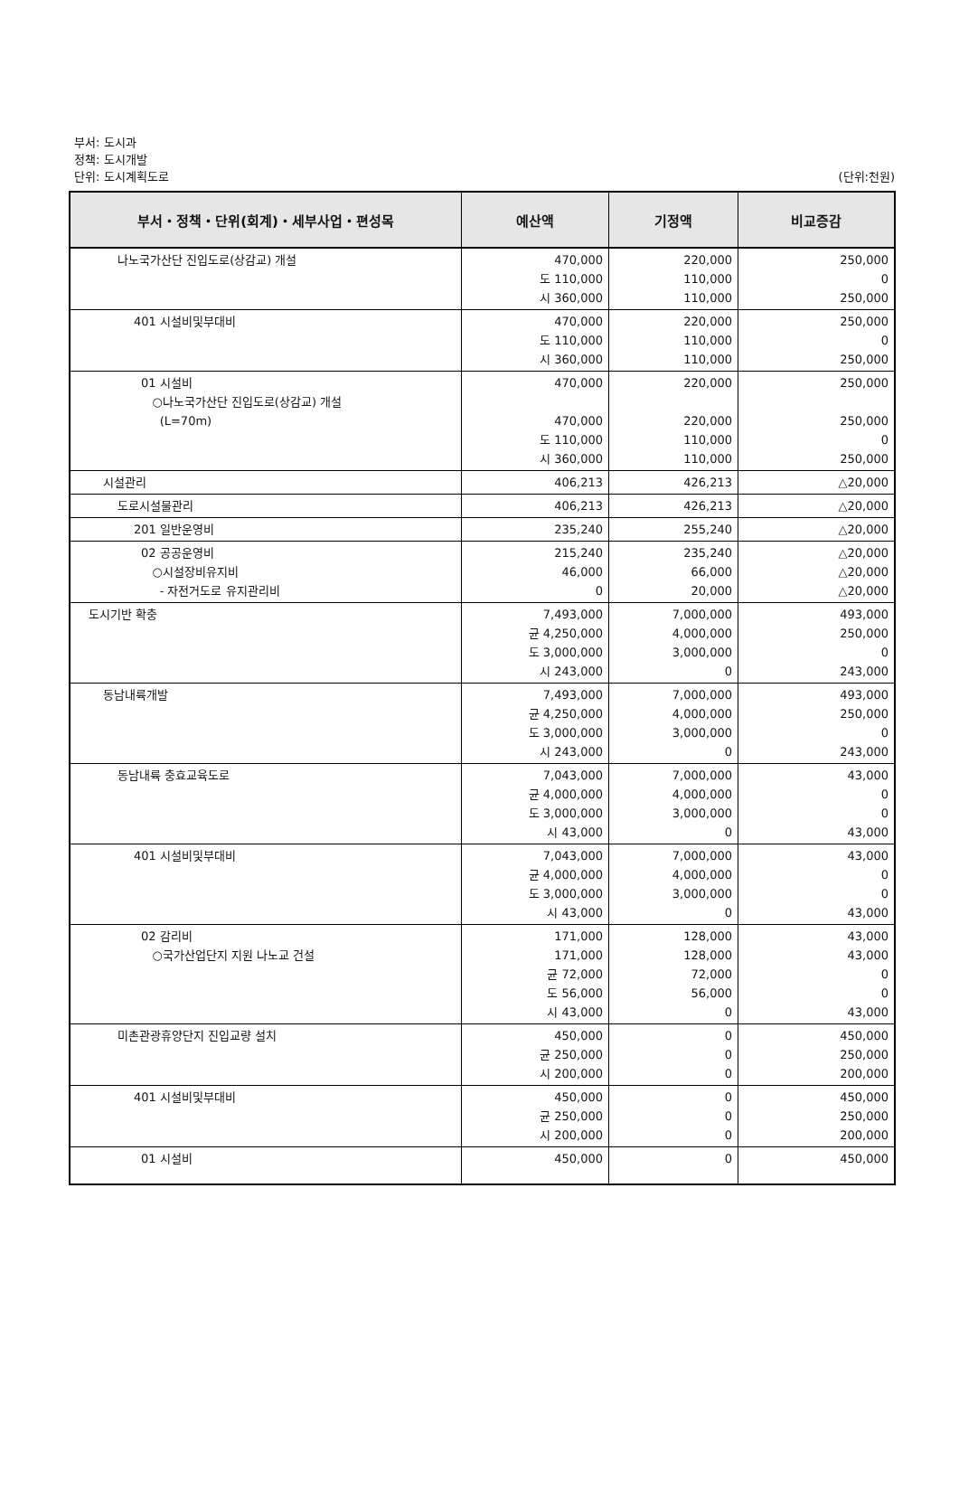부서: 도시과
정책: 도시개발
단위: 도시계획도로
(단위:천원)
| 부서・정책・단위(회계)・세부사업・편성목 | 예산액 | 기정액 | 비교증감 |
| --- | --- | --- | --- |
| 나노국가산단 진입도로(상감교) 개설 | 470,000 도 110,000 시 360,000 | 220,000 110,000 110,000 | 250,000 0 250,000 |
| 401 시설비및부대비 | 470,000 도 110,000 시 360,000 | 220,000 110,000 110,000 | 250,000 0 250,000 |
| 01 시설비 ○나노국가산단 진입도로(상감교) 개설 (L=70m) | 470,000 470,000 도 110,000 시 360,000 | 220,000 220,000 110,000 110,000 | 250,000 250,000 0 250,000 |
| 시설관리 | 406,213 | 426,213 | △20,000 |
| 도로시설물관리 | 406,213 | 426,213 | △20,000 |
| 201 일반운영비 | 235,240 | 255,240 | △20,000 |
| 02 공공운영비 ○시설장비유지비 - 자전거도로 유지관리비 | 215,240 46,000 0 | 235,240 66,000 20,000 | △20,000 △20,000 △20,000 |
| 도시기반 확충 | 7,493,000 균 4,250,000 도 3,000,000 시 243,000 | 7,000,000 4,000,000 3,000,000 0 | 493,000 250,000 0 243,000 |
| 동남내륙개발 | 7,493,000 균 4,250,000 도 3,000,000 시 243,000 | 7,000,000 4,000,000 3,000,000 0 | 493,000 250,000 0 243,000 |
| 동남내륙 충효교육도로 | 7,043,000 균 4,000,000 도 3,000,000 시 43,000 | 7,000,000 4,000,000 3,000,000 0 | 43,000 0 0 43,000 |
| 401 시설비및부대비 | 7,043,000 균 4,000,000 도 3,000,000 시 43,000 | 7,000,000 4,000,000 3,000,000 0 | 43,000 0 0 43,000 |
| 02 감리비 ○국가산업단지 지원 나노교 건설 | 171,000 171,000 균 72,000 도 56,000 시 43,000 | 128,000 128,000 72,000 56,000 0 | 43,000 43,000 0 0 43,000 |
| 미촌관광휴양단지 진입교량 설치 | 450,000 균 250,000 시 200,000 | 0 0 0 | 450,000 250,000 200,000 |
| 401 시설비및부대비 | 450,000 균 250,000 시 200,000 | 0 0 0 | 450,000 250,000 200,000 |
| 01 시설비 | 450,000 | 0 | 450,000 |